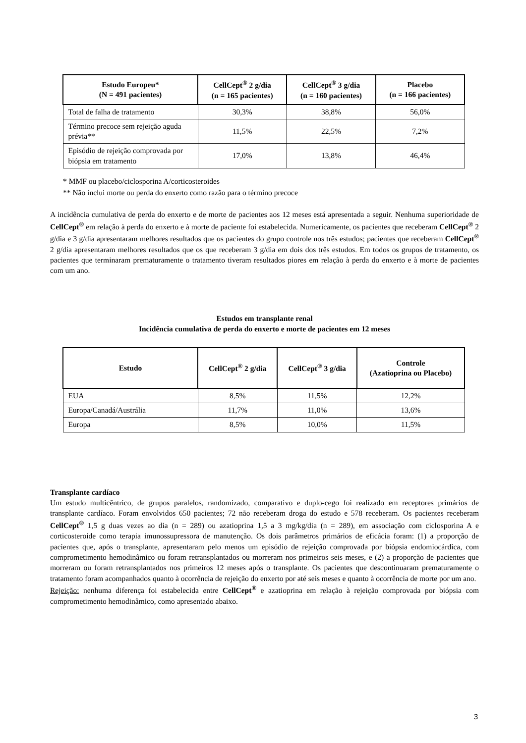| Estudo Europeu* (N = 491 pacientes) | CellCept<sup>®</sup> 2 g/dia (n = 165 pacientes) | CellCept<sup>®</sup> 3 g/dia (n = 160 pacientes) | Placebo (n = 166 pacientes) |
| --- | --- | --- | --- |
| Total de falha de tratamento | 30,3% | 38,8% | 56,0% |
| Término precoce sem rejeição aguda prévia** | 11,5% | 22,5% | 7,2% |
| Episódio de rejeição comprovada por biópsia em tratamento | 17,0% | 13,8% | 46,4% |
* MMF ou placebo/ciclosporina A/corticosteroides
** Não inclui morte ou perda do enxerto como razão para o término precoce
A incidência cumulativa de perda do enxerto e de morte de pacientes aos 12 meses está apresentada a seguir. Nenhuma superioridade de CellCept<sup>®</sup> em relação à perda do enxerto e à morte de paciente foi estabelecida. Numericamente, os pacientes que receberam CellCept<sup>®</sup> 2 g/dia e 3 g/dia apresentaram melhores resultados que os pacientes do grupo controle nos três estudos; pacientes que receberam CellCept<sup>®</sup> 2 g/dia apresentaram melhores resultados que os que receberam 3 g/dia em dois dos três estudos. Em todos os grupos de tratamento, os pacientes que terminaram prematuramente o tratamento tiveram resultados piores em relação à perda do enxerto e à morte de pacientes com um ano.
Estudos em transplante renal
Incidência cumulativa de perda do enxerto e morte de pacientes em 12 meses
| Estudo | CellCept<sup>®</sup> 2 g/dia | CellCept<sup>®</sup> 3 g/dia | Controle (Azatioprina ou Placebo) |
| --- | --- | --- | --- |
| EUA | 8,5% | 11,5% | 12,2% |
| Europa/Canadá/Austrália | 11,7% | 11,0% | 13,6% |
| Europa | 8,5% | 10,0% | 11,5% |
Transplante cardíaco
Um estudo multicêntrico, de grupos paralelos, randomizado, comparativo e duplo-cego foi realizado em receptores primários de transplante cardíaco. Foram envolvidos 650 pacientes; 72 não receberam droga do estudo e 578 receberam. Os pacientes receberam CellCept<sup>®</sup> 1,5 g duas vezes ao dia (n = 289) ou azatioprina 1,5 a 3 mg/kg/dia (n = 289), em associação com ciclosporina A e corticosteroide como terapia imunossupressora de manutenção. Os dois parâmetros primários de eficácia foram: (1) a proporção de pacientes que, após o transplante, apresentaram pelo menos um episódio de rejeição comprovada por biópsia endomiocárdica, com comprometimento hemodinâmico ou foram retransplantados ou morreram nos primeiros seis meses, e (2) a proporção de pacientes que morreram ou foram retransplantados nos primeiros 12 meses após o transplante. Os pacientes que descontinuaram prematuramente o tratamento foram acompanhados quanto à ocorrência de rejeição do enxerto por até seis meses e quanto à ocorrência de morte por um ano.
Rejeição: nenhuma diferença foi estabelecida entre CellCept<sup>®</sup> e azatioprina em relação à rejeição comprovada por biópsia com comprometimento hemodinâmico, como apresentado abaixo.
3